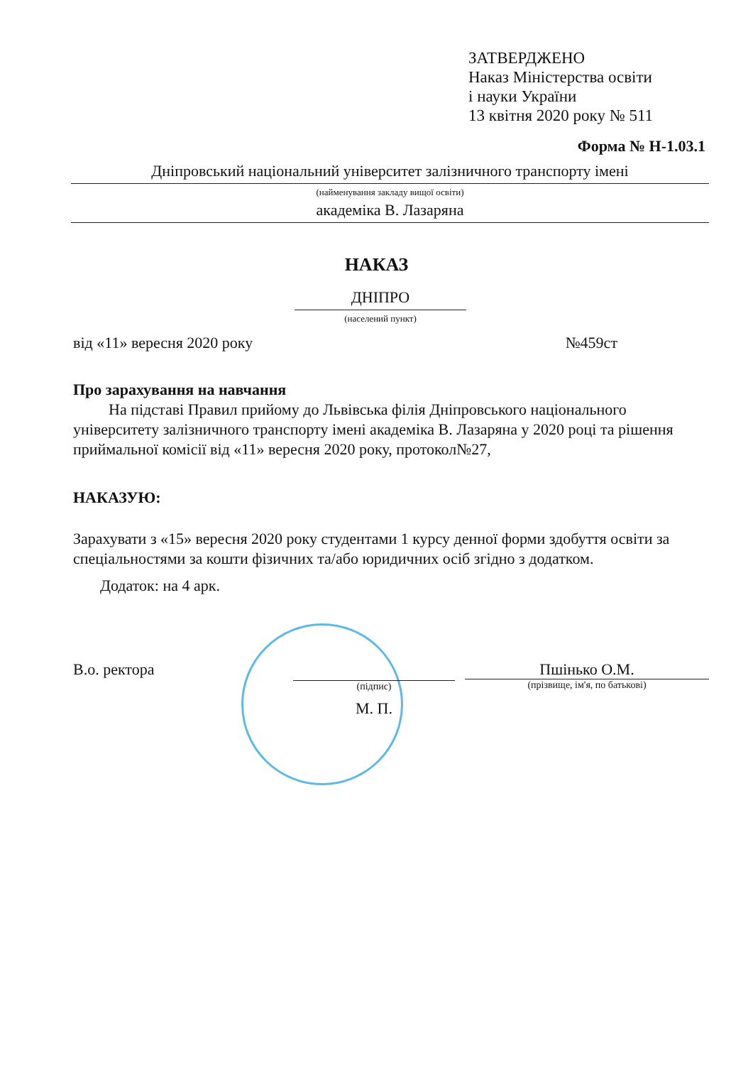ЗАТВЕРДЖЕНО
Наказ Міністерства освіти
і науки України
13 квітня 2020 року № 511
Форма № Н-1.03.1
Дніпровський національний університет залізничного транспорту імені
(найменування закладу вищої освіти)
академіка В. Лазаряна
НАКАЗ
ДНІПРО
(населений пункт)
від «11» вересня 2020 року №459ст
Про зарахування на навчання
На підставі Правил прийому до Львівська філія Дніпровського національного університету залізничного транспорту імені академіка В. Лазаряна у 2020 році та рішення приймальної комісії від «11» вересня 2020 року, протокол№27,
НАКАЗУЮ:
Зарахувати з «15» вересня 2020 року студентами 1 курсу денної форми здобуття освіти за спеціальностями за кошти фізичних та/або юридичних осіб згідно з додатком.
Додаток: на 4 арк.
В.о. ректора
(підпис)
М. П.
Пшінько О.М.
(прізвище, ім'я, по батькові)